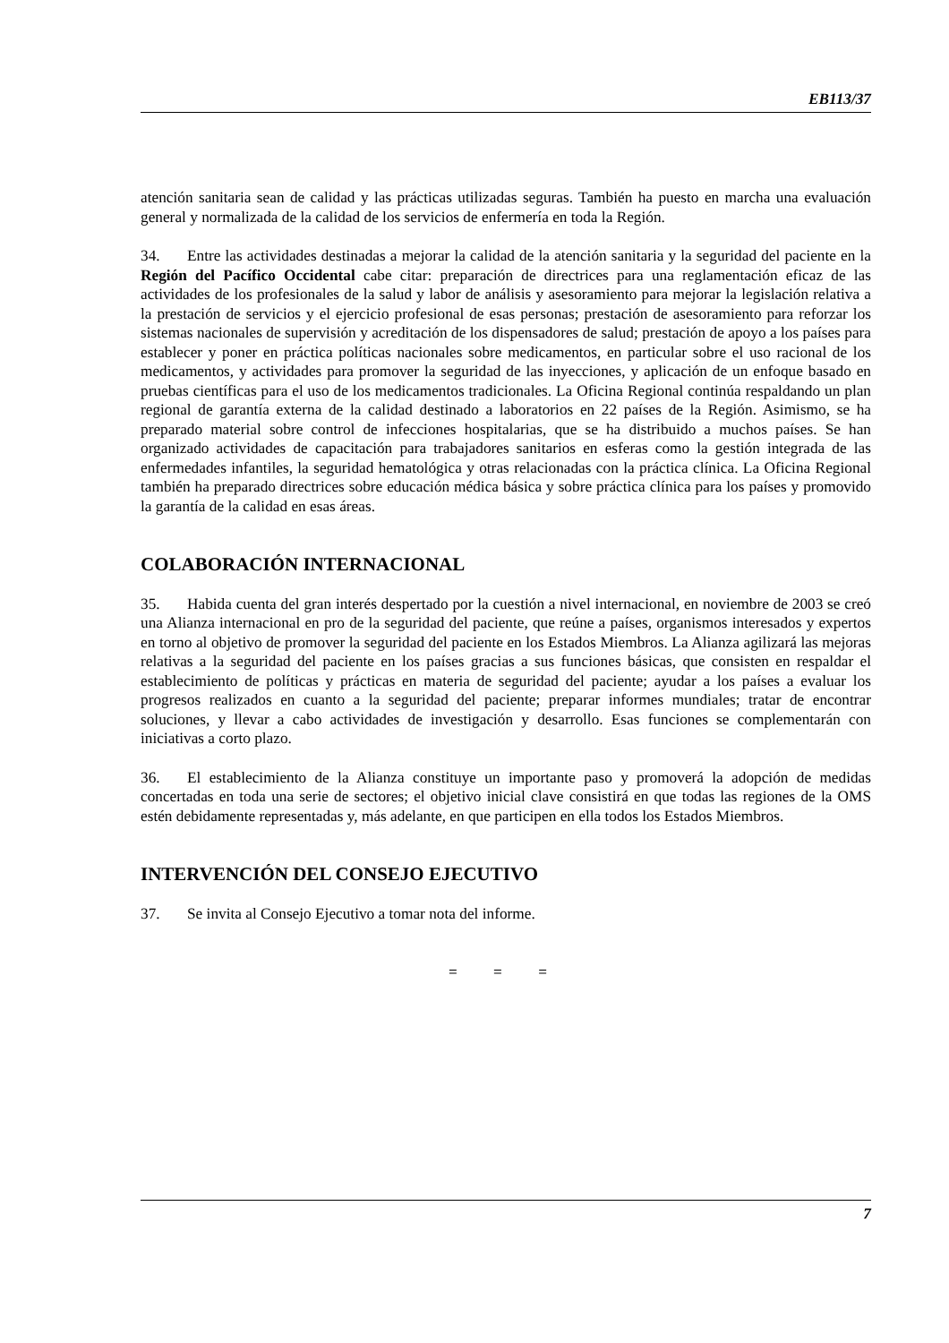EB113/37
atención sanitaria sean de calidad y las prácticas utilizadas seguras. También ha puesto en marcha una evaluación general y normalizada de la calidad de los servicios de enfermería en toda la Región.
34. Entre las actividades destinadas a mejorar la calidad de la atención sanitaria y la seguridad del paciente en la Región del Pacífico Occidental cabe citar: preparación de directrices para una reglamentación eficaz de las actividades de los profesionales de la salud y labor de análisis y asesoramiento para mejorar la legislación relativa a la prestación de servicios y el ejercicio profesional de esas personas; prestación de asesoramiento para reforzar los sistemas nacionales de supervisión y acreditación de los dispensadores de salud; prestación de apoyo a los países para establecer y poner en práctica políticas nacionales sobre medicamentos, en particular sobre el uso racional de los medicamentos, y actividades para promover la seguridad de las inyecciones, y aplicación de un enfoque basado en pruebas científicas para el uso de los medicamentos tradicionales. La Oficina Regional continúa respaldando un plan regional de garantía externa de la calidad destinado a laboratorios en 22 países de la Región. Asimismo, se ha preparado material sobre control de infecciones hospitalarias, que se ha distribuido a muchos países. Se han organizado actividades de capacitación para trabajadores sanitarios en esferas como la gestión integrada de las enfermedades infantiles, la seguridad hematológica y otras relacionadas con la práctica clínica. La Oficina Regional también ha preparado directrices sobre educación médica básica y sobre práctica clínica para los países y promovido la garantía de la calidad en esas áreas.
COLABORACIÓN INTERNACIONAL
35. Habida cuenta del gran interés despertado por la cuestión a nivel internacional, en noviembre de 2003 se creó una Alianza internacional en pro de la seguridad del paciente, que reúne a países, organismos interesados y expertos en torno al objetivo de promover la seguridad del paciente en los Estados Miembros. La Alianza agilizará las mejoras relativas a la seguridad del paciente en los países gracias a sus funciones básicas, que consisten en respaldar el establecimiento de políticas y prácticas en materia de seguridad del paciente; ayudar a los países a evaluar los progresos realizados en cuanto a la seguridad del paciente; preparar informes mundiales; tratar de encontrar soluciones, y llevar a cabo actividades de investigación y desarrollo. Esas funciones se complementarán con iniciativas a corto plazo.
36. El establecimiento de la Alianza constituye un importante paso y promoverá la adopción de medidas concertadas en toda una serie de sectores; el objetivo inicial clave consistirá en que todas las regiones de la OMS estén debidamente representadas y, más adelante, en que participen en ella todos los Estados Miembros.
INTERVENCIÓN DEL CONSEJO EJECUTIVO
37. Se invita al Consejo Ejecutivo a tomar nota del informe.
= = =
7